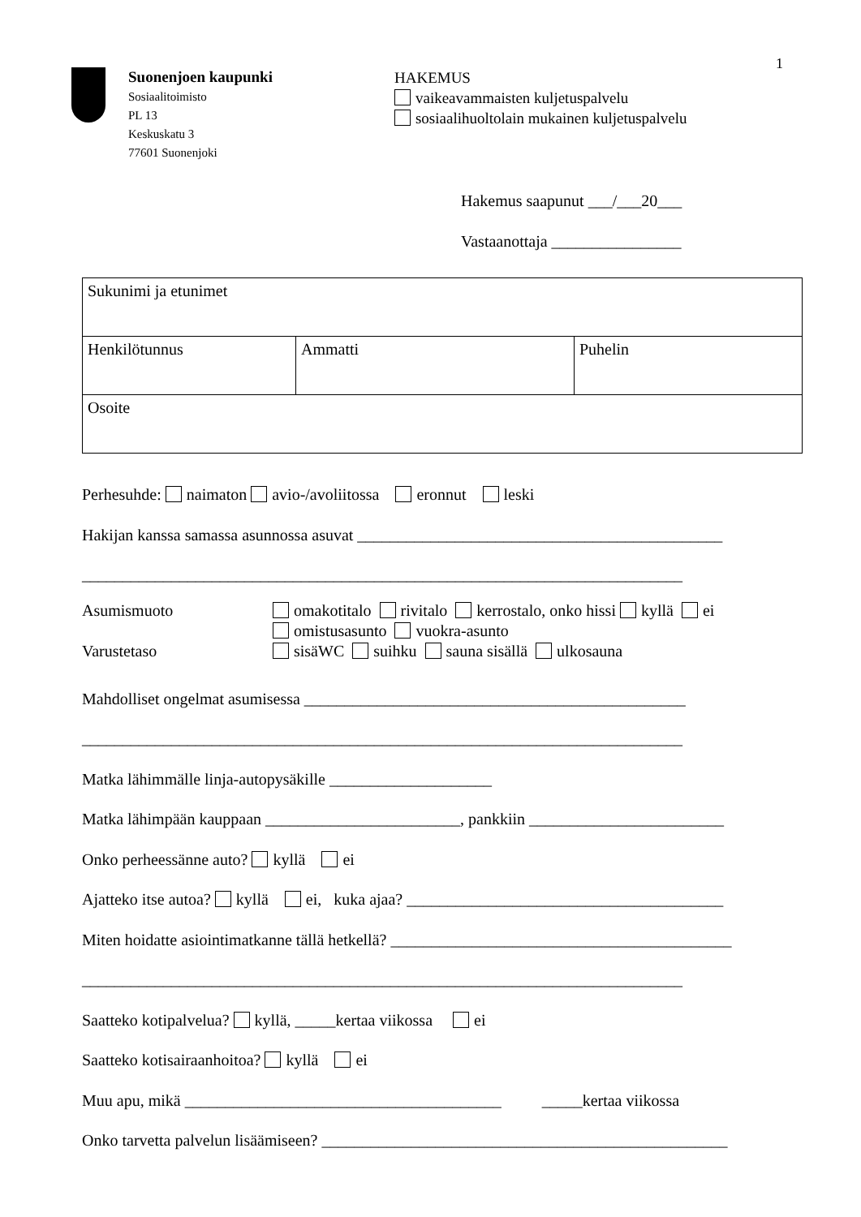1
Suonenjoen kaupunki
Sosiaalitoimisto
PL 13
Keskuskatu 3
77601 Suonenjoki
HAKEMUS
vaikeavammaisten kuljetuspalvelu
sosiaalihuoltolain mukainen kuljetuspalvelu
Hakemus saapunut ___/___20___
Vastaanottaja ________________
| Sukunimi ja etunimet | | |
| Henkilötunnus | Ammatti | Puhelin |
| Osoite | | |
Perhesuhde: naimaton avio-/avoliitossa eronnut leski
Hakijan kanssa samassa asunnossa asuvat _____________________________________________
__________________________________________________________________________
Asumismuoto
Varustetaso
omakotitalo rivitalo kerrostalo, onko hissi kyllä ei
omistusasunto vuokra-asunto
sisäWC suihku sauna sisällä ulkosauna
Mahdolliset ongelmat asumisessa _______________________________________________
__________________________________________________________________________
Matka lähimmälle linja-autopysäkille ____________________
Matka lähimpään kauppaan ________________________, pankkiin ________________________
Onko perheessänne auto? kyllä ei
Ajatteko itse autoa? kyllä ei, kuka ajaa? _______________________________________
Miten hoidatte asiointimatkanne tällä hetkellä? __________________________________________
__________________________________________________________________________
Saatteko kotipalvelua? kyllä, _____kertaa viikossa ei
Saatteko kotisairaanhoitoa? kyllä ei
Muu apu, mikä _______________________________________ _____kertaa viikossa
Onko tarvetta palvelun lisäämiseen? __________________________________________________